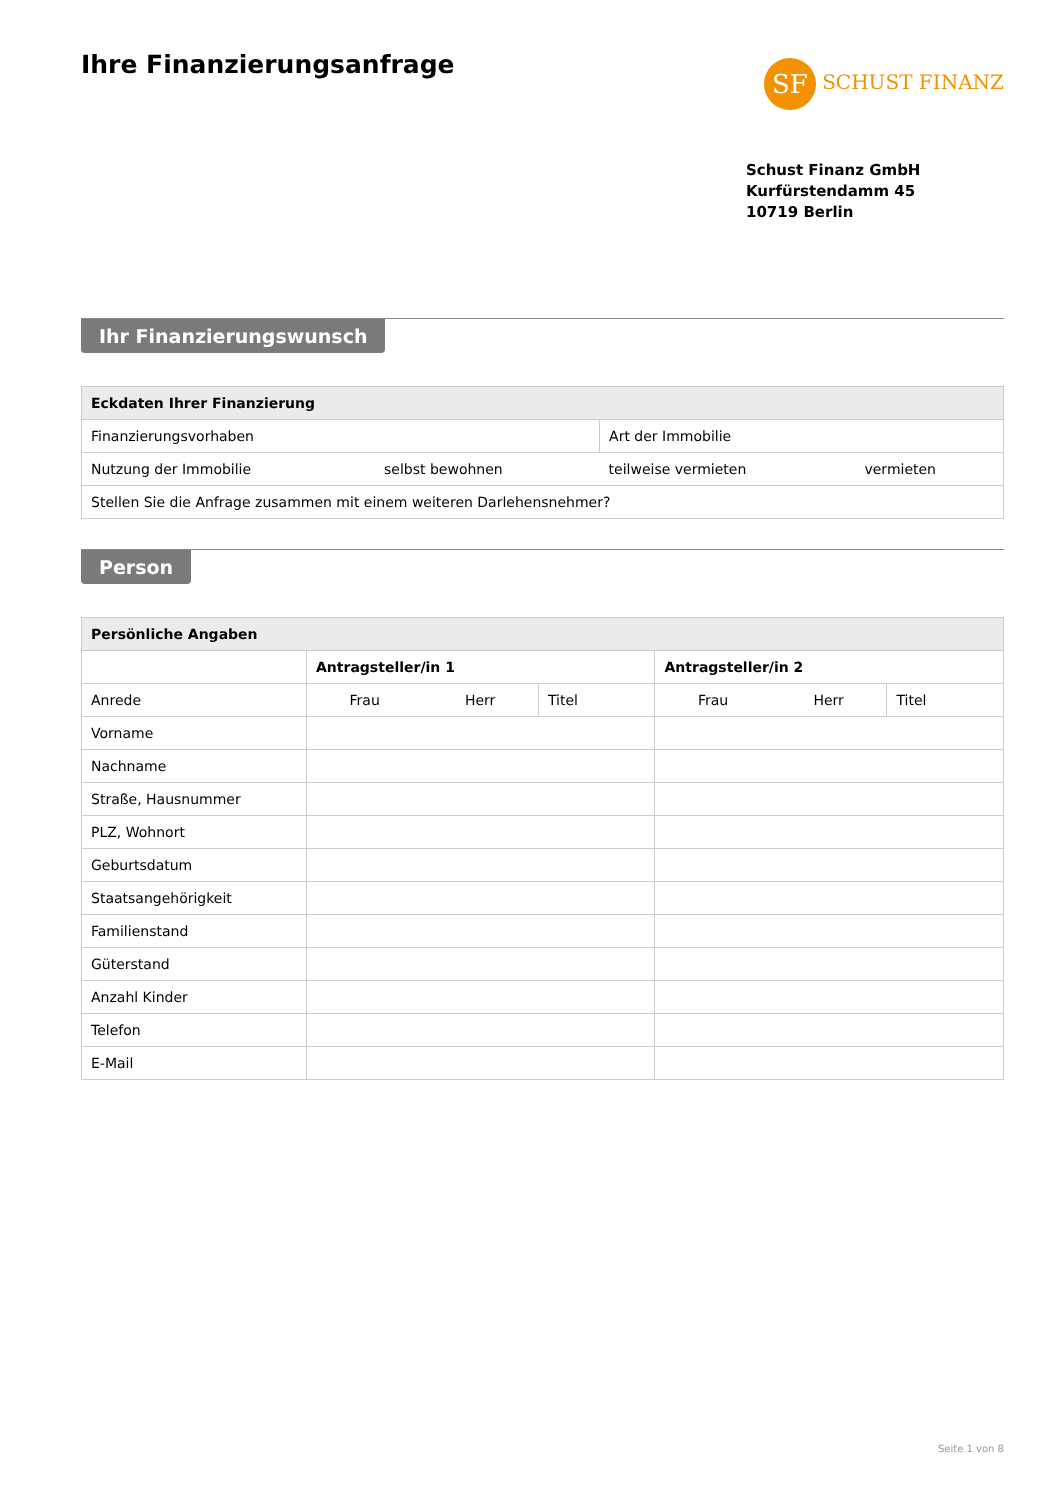Ihre Finanzierungsanfrage
SF SCHUST FINANZ
Schust Finanz GmbH
Kurfürstendamm 45
10719 Berlin
Ihr Finanzierungswunsch
| Eckdaten Ihrer Finanzierung | | | |
| --- | --- | --- | --- |
| Finanzierungsvorhaben | | Art der Immobilie | |
| Nutzung der Immobilie | selbst bewohnen | teilweise vermieten | vermieten |
| Stellen Sie die Anfrage zusammen mit einem weiteren Darlehensnehmer? | | | |
Person
| Persönliche Angaben | | | | | | |
| --- | --- | --- | --- | --- | --- | --- |
| | Antragsteller/in 1 | | | Antragsteller/in 2 | | |
| Anrede | Frau | Herr | Titel | Frau | Herr | Titel |
| Vorname | | | | | | |
| Nachname | | | | | | |
| Straße, Hausnummer | | | | | | |
| PLZ, Wohnort | | | | | | |
| Geburtsdatum | | | | | | |
| Staatsangehörigkeit | | | | | | |
| Familienstand | | | | | | |
| Güterstand | | | | | | |
| Anzahl Kinder | | | | | | |
| Telefon | | | | | | |
| E-Mail | | | | | | |
Seite 1 von 8